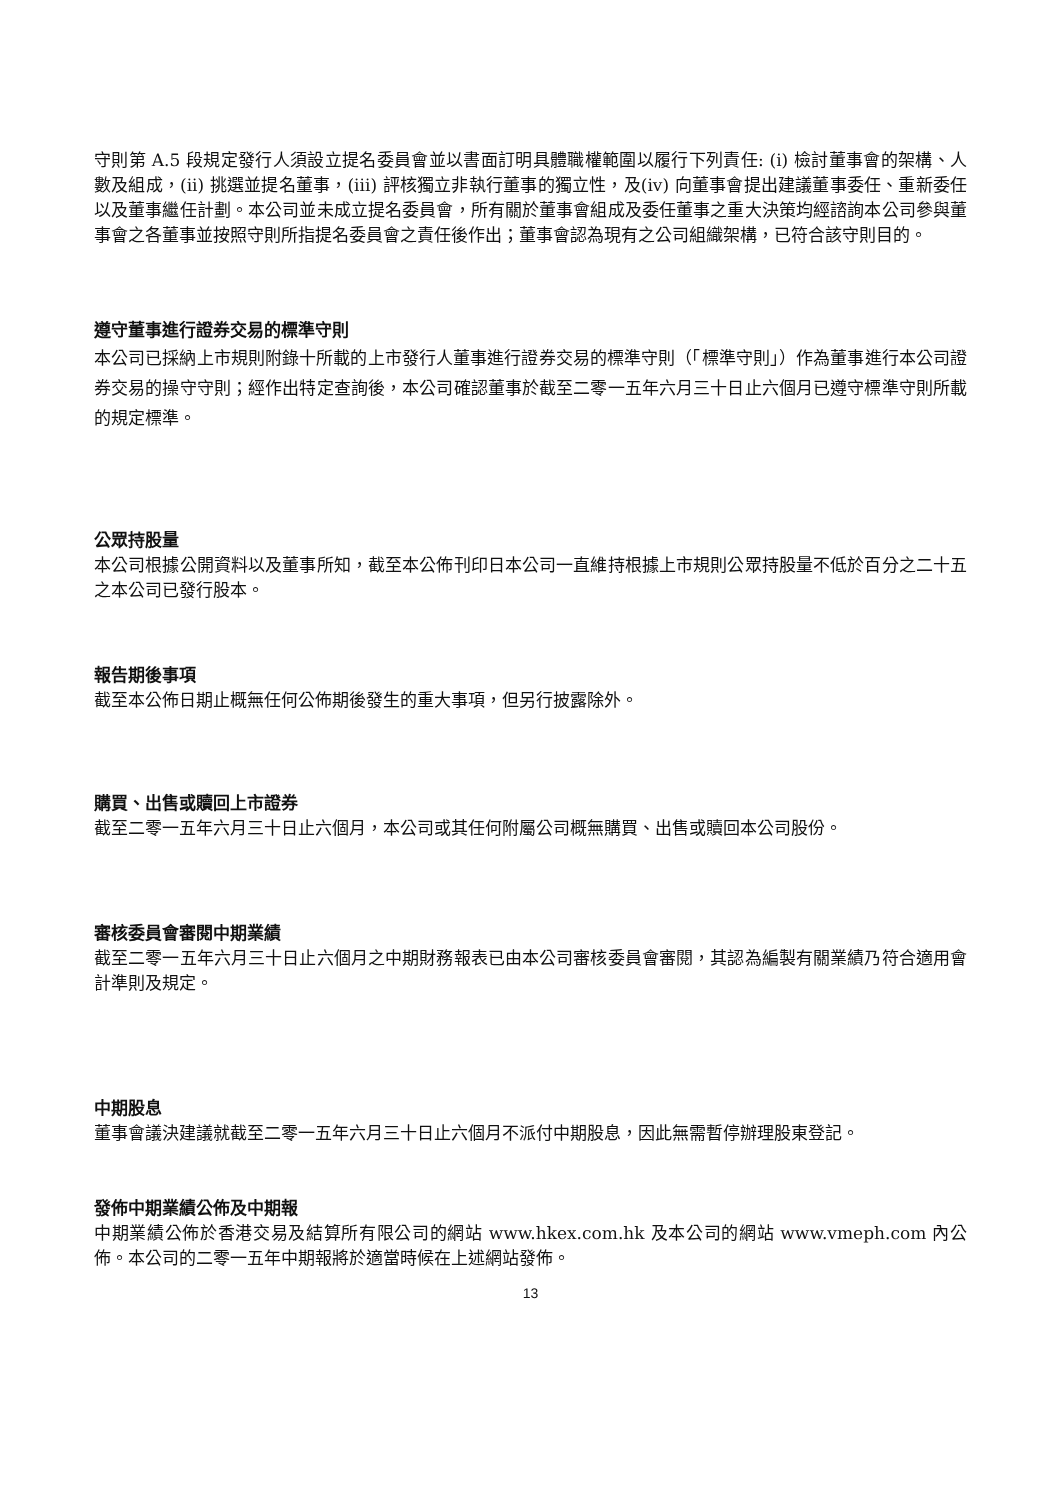守則第 A.5 段規定發行人須設立提名委員會並以書面訂明具體職權範圍以履行下列責任: (i) 檢討董事會的架構、人數及組成，(ii) 挑選並提名董事，(iii) 評核獨立非執行董事的獨立性，及(iv) 向董事會提出建議董事委任、重新委任以及董事繼任計劃。本公司並未成立提名委員會，所有關於董事會組成及委任董事之重大決策均經諮詢本公司參與董事會之各董事並按照守則所指提名委員會之責任後作出；董事會認為現有之公司組織架構，已符合該守則目的。
遵守董事進行證券交易的標準守則
本公司已採納上市規則附錄十所載的上市發行人董事進行證券交易的標準守則（「標準守則」）作為董事進行本公司證券交易的操守守則；經作出特定查詢後，本公司確認董事於截至二零一五年六月三十日止六個月已遵守標準守則所載的規定標準。
公眾持股量
本公司根據公開資料以及董事所知，截至本公佈刊印日本公司一直維持根據上市規則公眾持股量不低於百分之二十五之本公司已發行股本。
報告期後事項
截至本公佈日期止概無任何公佈期後發生的重大事項，但另行披露除外。
購買、出售或贖回上市證券
截至二零一五年六月三十日止六個月，本公司或其任何附屬公司概無購買、出售或贖回本公司股份。
審核委員會審閱中期業績
截至二零一五年六月三十日止六個月之中期財務報表已由本公司審核委員會審閱，其認為編製有關業績乃符合適用會計準則及規定。
中期股息
董事會議決建議就截至二零一五年六月三十日止六個月不派付中期股息，因此無需暫停辦理股東登記。
發佈中期業績公佈及中期報
中期業績公佈於香港交易及結算所有限公司的網站 www.hkex.com.hk 及本公司的網站 www.vmeph.com 內公佈。本公司的二零一五年中期報將於適當時候在上述網站發佈。
13